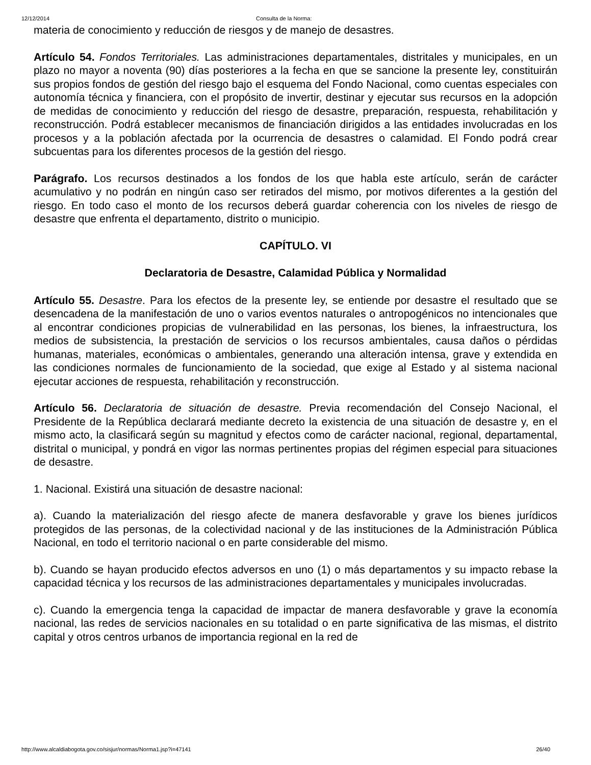12/12/2014 Consulta de la Norma:
materia de conocimiento y reducción de riesgos y de manejo de desastres.
Artículo 54. Fondos Territoriales. Las administraciones departamentales, distritales y municipales, en un plazo no mayor a noventa (90) días posteriores a la fecha en que se sancione la presente ley, constituirán sus propios fondos de gestión del riesgo bajo el esquema del Fondo Nacional, como cuentas especiales con autonomía técnica y financiera, con el propósito de invertir, destinar y ejecutar sus recursos en la adopción de medidas de conocimiento y reducción del riesgo de desastre, preparación, respuesta, rehabilitación y reconstrucción. Podrá establecer mecanismos de financiación dirigidos a las entidades involucradas en los procesos y a la población afectada por la ocurrencia de desastres o calamidad. El Fondo podrá crear subcuentas para los diferentes procesos de la gestión del riesgo.
Parágrafo. Los recursos destinados a los fondos de los que habla este artículo, serán de carácter acumulativo y no podrán en ningún caso ser retirados del mismo, por motivos diferentes a la gestión del riesgo. En todo caso el monto de los recursos deberá guardar coherencia con los niveles de riesgo de desastre que enfrenta el departamento, distrito o municipio.
CAPÍTULO. VI
Declaratoria de Desastre, Calamidad Pública y Normalidad
Artículo 55. Desastre. Para los efectos de la presente ley, se entiende por desastre el resultado que se desencadena de la manifestación de uno o varios eventos naturales o antropogénicos no intencionales que al encontrar condiciones propicias de vulnerabilidad en las personas, los bienes, la infraestructura, los medios de subsistencia, la prestación de servicios o los recursos ambientales, causa daños o pérdidas humanas, materiales, económicas o ambientales, generando una alteración intensa, grave y extendida en las condiciones normales de funcionamiento de la sociedad, que exige al Estado y al sistema nacional ejecutar acciones de respuesta, rehabilitación y reconstrucción.
Artículo 56. Declaratoria de situación de desastre. Previa recomendación del Consejo Nacional, el Presidente de la República declarará mediante decreto la existencia de una situación de desastre y, en el mismo acto, la clasificará según su magnitud y efectos como de carácter nacional, regional, departamental, distrital o municipal, y pondrá en vigor las normas pertinentes propias del régimen especial para situaciones de desastre.
1. Nacional. Existirá una situación de desastre nacional:
a). Cuando la materialización del riesgo afecte de manera desfavorable y grave los bienes jurídicos protegidos de las personas, de la colectividad nacional y de las instituciones de la Administración Pública Nacional, en todo el territorio nacional o en parte considerable del mismo.
b). Cuando se hayan producido efectos adversos en uno (1) o más departamentos y su impacto rebase la capacidad técnica y los recursos de las administraciones departamentales y municipales involucradas.
c). Cuando la emergencia tenga la capacidad de impactar de manera desfavorable y grave la economía nacional, las redes de servicios nacionales en su totalidad o en parte significativa de las mismas, el distrito capital y otros centros urbanos de importancia regional en la red de
http://www.alcaldiabogota.gov.co/sisjur/normas/Norma1.jsp?i=47141 26/40